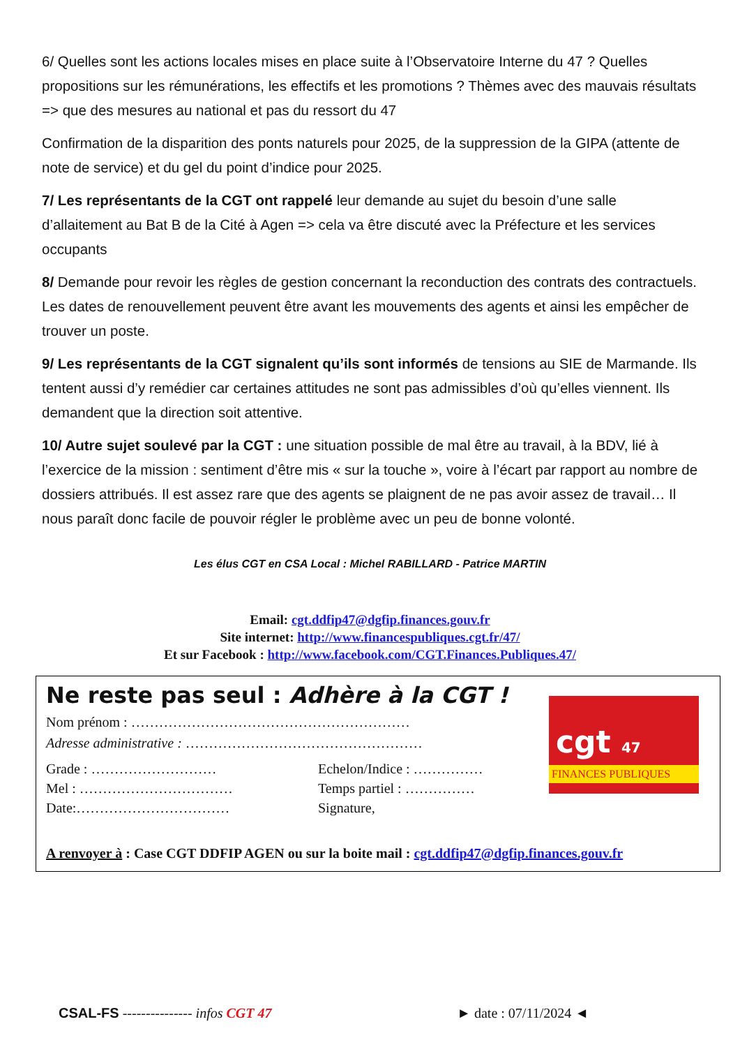6/ Quelles sont les actions locales mises en place suite à l’Observatoire Interne du 47 ? Quelles propositions sur les rémunérations, les effectifs et les promotions ? Thèmes avec des mauvais résultats => que des mesures au national et pas du ressort du 47
Confirmation de la disparition des ponts naturels pour 2025, de la suppression de la GIPA (attente de note de service) et du gel du point d’indice pour 2025.
7/ Les représentants de la CGT ont rappelé leur demande au sujet du besoin d’une salle d’allaitement au Bat B de la Cité à Agen => cela va être discuté avec la Préfecture et les services occupants
8/ Demande pour revoir les règles de gestion concernant la reconduction des contrats des contractuels. Les dates de renouvellement peuvent être avant les mouvements des agents et ainsi les empêcher de trouver un poste.
9/ Les représentants de la CGT signalent qu’ils sont informés de tensions au SIE de Marmande. Ils tentent aussi d’y remédier car certaines attitudes ne sont pas admissibles d’où qu’elles viennent. Ils demandent que la direction soit attentive.
10/ Autre sujet soulevé par la CGT : une situation possible de mal être au travail, à la BDV, lié à l’exercice de la mission : sentiment d’être mis « sur la touche », voire à l’écart par rapport au nombre de dossiers attribués. Il est assez rare que des agents se plaignent de ne pas avoir assez de travail… Il nous paraît donc facile de pouvoir régler le problème avec un peu de bonne volonté.
Les élus CGT en CSA Local : Michel RABILLARD - Patrice MARTIN
Email: cgt.ddfip47@dgfip.finances.gouv.fr
Site internet: http://www.financespubliques.cgt.fr/47/
Et sur Facebook : http://www.facebook.com/CGT.Finances.Publiques.47/
Ne reste pas seul : Adhère à la CGT !
Nom prénom : ……………………………………………………
Adresse administrative : ……………………………………………
Grade : ……………………… Echelon/Indice : ……………
Mel : …………………………… Temps partiel : ……………
Date:…………………………… Signature,
A renvoyer à : Case CGT DDFIP AGEN ou sur la boite mail : cgt.ddfip47@dgfip.finances.gouv.fr
cgt 47
FINANCES PUBLIQUES
CSAL-FS --------------- infos CGT 47 ► date : 07/11/2024 ◄